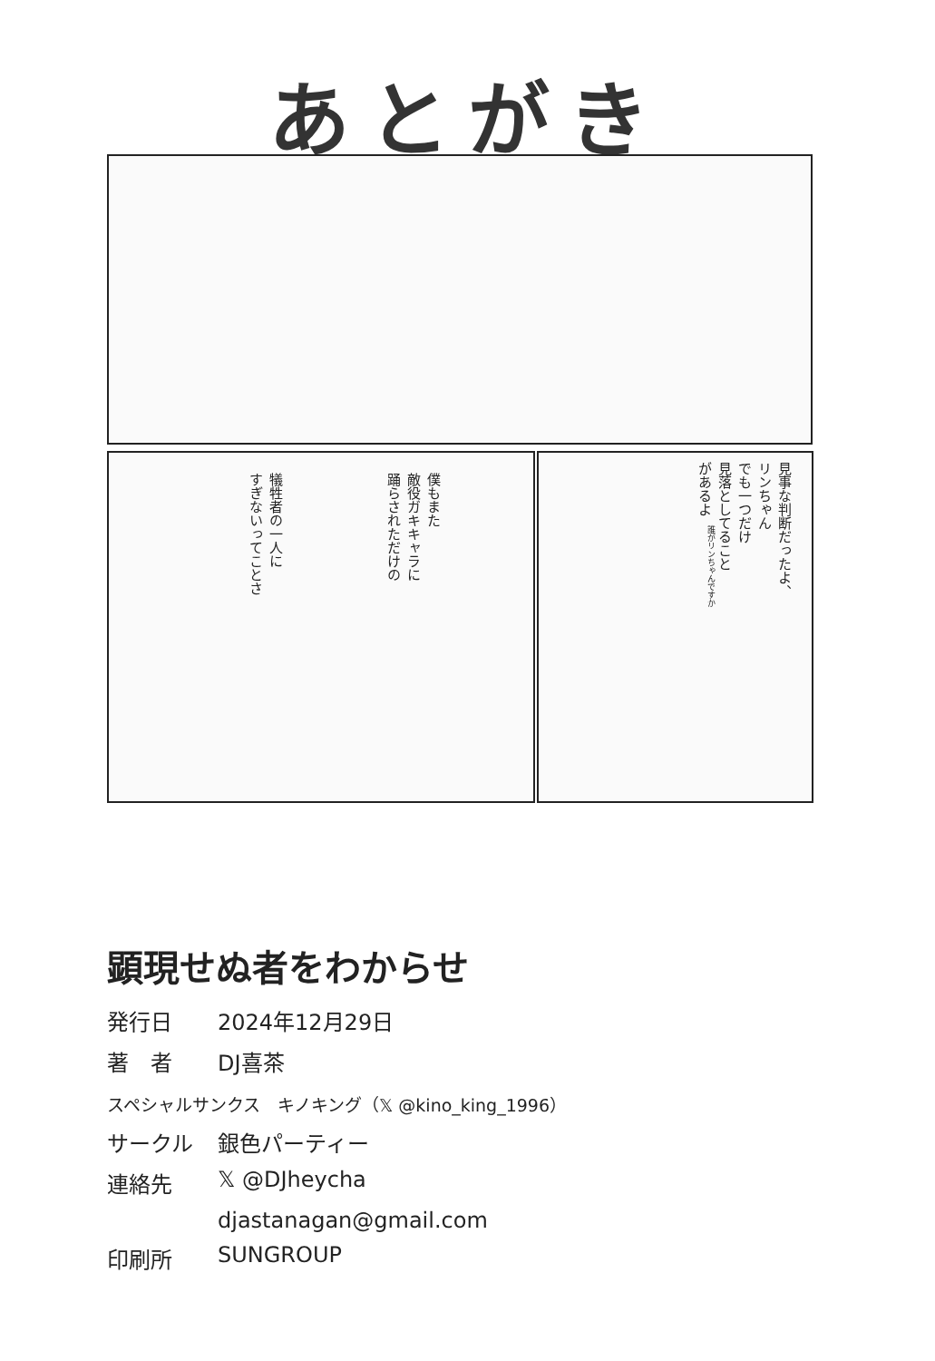あとがき
僕もまた
敵役ガキキャラに
踊らされただけの
犠牲者の一人に
すぎないってことさ
見事な判断だったよ、
リンちゃん
でも一つだけ
見落としてること
があるよ
誰がリンちゃんですか
顕現せぬ者をわからせ
発行日 2024年12月29日
著　者 DJ喜茶
スペシャルサンクス　キノキング（𝕏 @kino_king_1996）
サークル 銀色パーティー
連絡先 𝕏 @DJheycha
djastanagan@gmail.com
印刷所 SUNGROUP